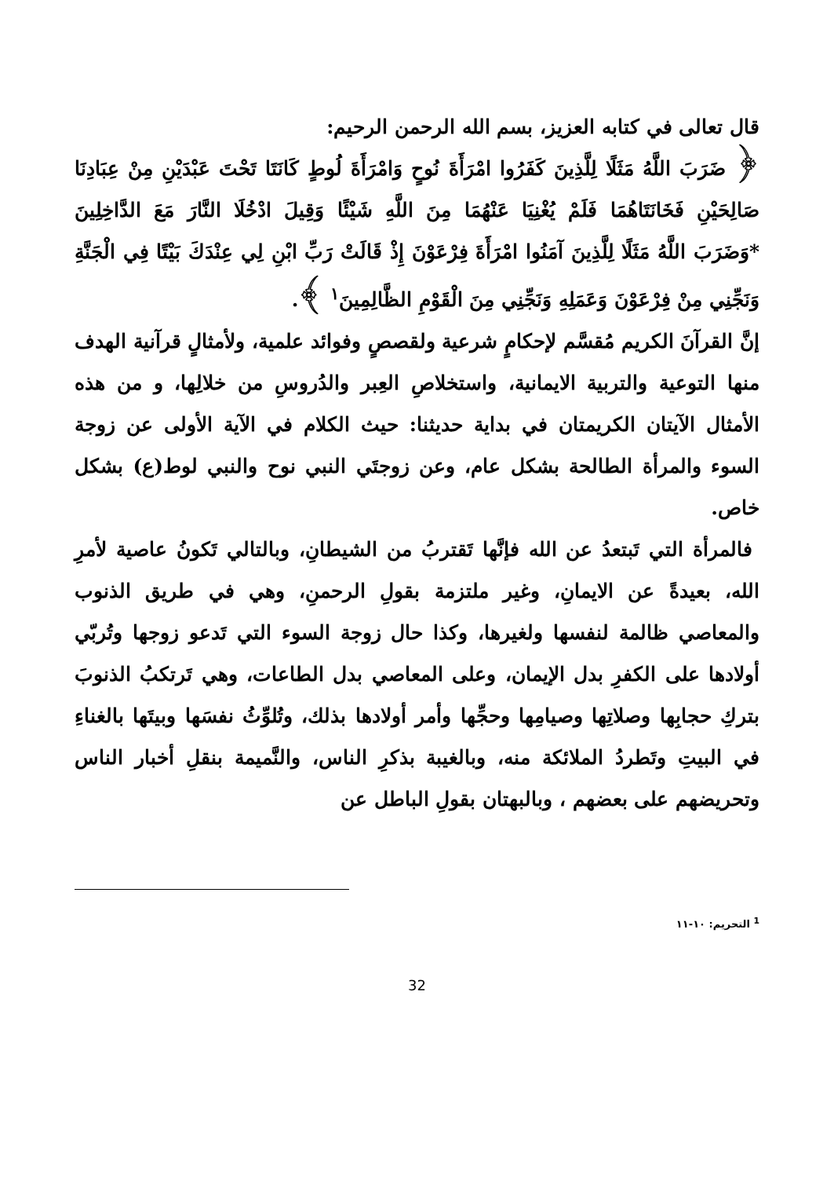قال تعالى في كتابه العزيز، بسم الله الرحمن الرحيم:
﴿ ضَرَبَ اللَّهُ مَثَلًا لِلَّذِينَ كَفَرُوا امْرَأَةَ نُوحٍ وَامْرَأَةَ لُوطٍ كَانَتَا تَحْتَ عَبْدَيْنِ مِنْ عِبَادِنَا صَالِحَيْنِ فَخَانَتَاهُمَا فَلَمْ يُغْنِيَا عَنْهُمَا مِنَ اللَّهِ شَيْئًا وَقِيلَ ادْخُلَا النَّارَ مَعَ الدَّاخِلِينَ *وَضَرَبَ اللَّهُ مَثَلًا لِلَّذِينَ آمَنُوا امْرَأَةَ فِرْعَوْنَ إِذْ قَالَتْ رَبِّ ابْنِ لِي عِنْدَكَ بَيْتًا فِي الْجَنَّةِ وَنَجِّنِي مِنْ فِرْعَوْنَ وَعَمَلِهِ وَنَجِّنِي مِنَ الْقَوْمِ الظَّالِمِينَ<sup>١</sup> ﴾.
إنَّ القرآنَ الكريم مُقسَّم لإحكامٍ شرعية ولقصصٍ وفوائد علمية، ولأمثالٍ قرآنية الهدف منها التوعية والتربية الايمانية، واستخلاصِ العِبر والدُروسِ من خلالِها، و من هذه الأمثال الآيتان الكريمتان في بداية حديثنا: حيث الكلام في الآية الأولى عن زوجة السوء والمرأة الطالحة بشكل عام، وعن زوجتَي النبي نوح والنبي لوط(ع) بشكل خاص.
فالمرأة التي تَبتعدُ عن الله فإنَّها تَقتربُ من الشيطانِ، وبالتالي تَكونُ عاصية لأمرِ الله، بعيدةً عن الايمانِ، وغير ملتزمة بقولِ الرحمنِ، وهي في طريق الذنوب والمعاصي ظالمة لنفسها ولغيرها، وكذا حال زوجة السوء التي تَدعو زوجها وتُربّي أولادها على الكفرِ بدل الإيمان، وعلى المعاصي بدل الطاعات، وهي تَرتكبُ الذنوبَ بتركِ حجابِها وصلاتِها وصيامِها وحجِّها وأمر أولادها بذلك، وتُلوِّثُ نفسَها وبيتَها بالغناءِ في البيتِ وتَطردُ الملائكة منه، وبالغيبة بذكرِ الناس، والنَّميمة بنقلِ أخبار الناس وتحريضهم على بعضهم ، وبالبهتان بقولِ الباطل عن
<sup>1</sup> التحريم: ١٠-١١
32